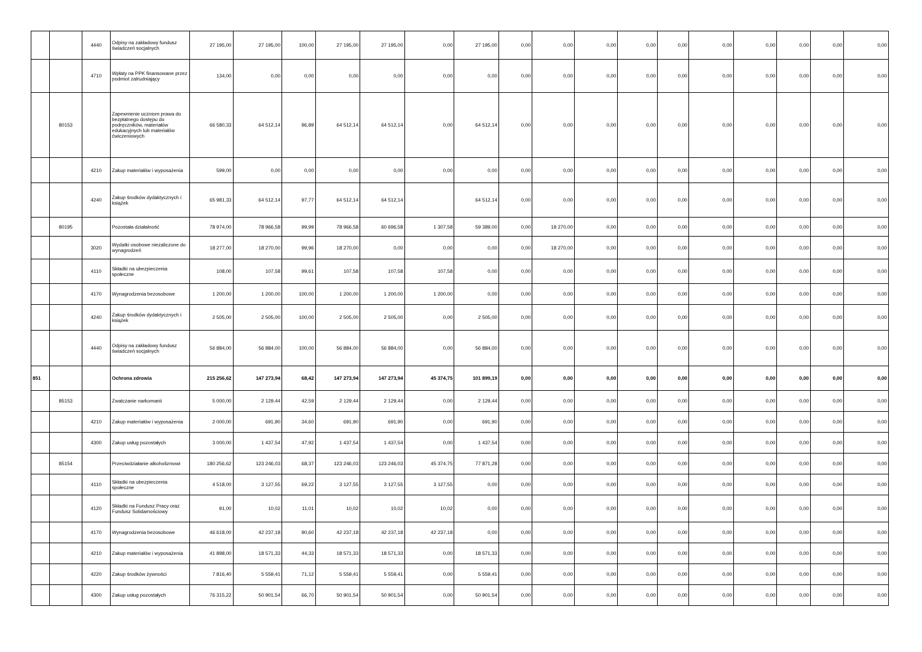| | | 4440 | Odpisy na zakładowy fundusz świadczeń socjalnych | 27 195,00 | 27 195,00 | 100,00 | 27 195,00 | 27 195,00 | 0,00 | 27 195,00 | 0,00 | 0,00 | 0,00 | 0,00 | 0,00 | 0,00 | 0,00 | 0,00 | 0,00 | 0,00 |
| | | 4710 | Wpłaty na PPK finansowane przez podmiot zatrudniający | 134,00 | 0,00 | 0,00 | 0,00 | 0,00 | 0,00 | 0,00 | 0,00 | 0,00 | 0,00 | 0,00 | 0,00 | 0,00 | 0,00 | 0,00 | 0,00 | 0,00 |
| | 80153 | | Zapewnienie uczniom prawa do bezpłatnego dostępu do podręczników, materiałów edukacyjnych lub materiałów ćwiczeniowych | 66 580,33 | 64 512,14 | 96,89 | 64 512,14 | 64 512,14 | 0,00 | 64 512,14 | 0,00 | 0,00 | 0,00 | 0,00 | 0,00 | 0,00 | 0,00 | 0,00 | 0,00 | 0,00 |
| | | 4210 | Zakup materiałów i wyposażenia | 599,00 | 0,00 | 0,00 | 0,00 | 0,00 | 0,00 | 0,00 | 0,00 | 0,00 | 0,00 | 0,00 | 0,00 | 0,00 | 0,00 | 0,00 | 0,00 | 0,00 |
| | | 4240 | Zakup środków dydaktycznych i książek | 65 981,33 | 64 512,14 | 97,77 | 64 512,14 | 64 512,14 | | 64 512,14 | 0,00 | 0,00 | 0,00 | 0,00 | 0,00 | 0,00 | 0,00 | 0,00 | 0,00 | 0,00 |
| | 80195 | | Pozostała działalność | 78 974,00 | 78 966,58 | 99,99 | 78 966,58 | 60 696,58 | 1 307,58 | 59 389,00 | 0,00 | 18 270,00 | 0,00 | 0,00 | 0,00 | 0,00 | 0,00 | 0,00 | 0,00 | 0,00 |
| | | 3020 | Wydatki osobowe niezaliczone do wynagrodzeń | 18 277,00 | 18 270,00 | 99,96 | 18 270,00 | 0,00 | 0,00 | 0,00 | 0,00 | 18 270,00 | 0,00 | 0,00 | 0,00 | 0,00 | 0,00 | 0,00 | 0,00 | 0,00 |
| | | 4110 | Składki na ubezpieczenia społeczne | 108,00 | 107,58 | 99,61 | 107,58 | 107,58 | 107,58 | 0,00 | 0,00 | 0,00 | 0,00 | 0,00 | 0,00 | 0,00 | 0,00 | 0,00 | 0,00 | 0,00 |
| | | 4170 | Wynagrodzenia bezosobowe | 1 200,00 | 1 200,00 | 100,00 | 1 200,00 | 1 200,00 | 1 200,00 | 0,00 | 0,00 | 0,00 | 0,00 | 0,00 | 0,00 | 0,00 | 0,00 | 0,00 | 0,00 | 0,00 |
| | | 4240 | Zakup środków dydaktycznych i książek | 2 505,00 | 2 505,00 | 100,00 | 2 505,00 | 2 505,00 | 0,00 | 2 505,00 | 0,00 | 0,00 | 0,00 | 0,00 | 0,00 | 0,00 | 0,00 | 0,00 | 0,00 | 0,00 |
| | | 4440 | Odpisy na zakładowy fundusz świadczeń socjalnych | 56 884,00 | 56 884,00 | 100,00 | 56 884,00 | 56 884,00 | 0,00 | 56 884,00 | 0,00 | 0,00 | 0,00 | 0,00 | 0,00 | 0,00 | 0,00 | 0,00 | 0,00 | 0,00 |
| 851 | | | Ochrona zdrowia | 215 256,62 | 147 273,94 | 68,42 | 147 273,94 | 147 273,94 | 45 374,75 | 101 899,19 | 0,00 | 0,00 | 0,00 | 0,00 | 0,00 | 0,00 | 0,00 | 0,00 | 0,00 | 0,00 |
| | 85153 | | Zwalczanie narkomanii | 5 000,00 | 2 129,44 | 42,59 | 2 129,44 | 2 129,44 | 0,00 | 2 129,44 | 0,00 | 0,00 | 0,00 | 0,00 | 0,00 | 0,00 | 0,00 | 0,00 | 0,00 | 0,00 |
| | | 4210 | Zakup materiałów i wyposażenia | 2 000,00 | 691,90 | 34,60 | 691,90 | 691,90 | 0,00 | 691,90 | 0,00 | 0,00 | 0,00 | 0,00 | 0,00 | 0,00 | 0,00 | 0,00 | 0,00 | 0,00 |
| | | 4300 | Zakup usług pozostałych | 3 000,00 | 1 437,54 | 47,92 | 1 437,54 | 1 437,54 | 0,00 | 1 437,54 | 0,00 | 0,00 | 0,00 | 0,00 | 0,00 | 0,00 | 0,00 | 0,00 | 0,00 | 0,00 |
| | 85154 | | Przeciwdziałanie alkoholizmowi | 180 256,62 | 123 246,03 | 68,37 | 123 246,03 | 123 246,03 | 45 374,75 | 77 871,28 | 0,00 | 0,00 | 0,00 | 0,00 | 0,00 | 0,00 | 0,00 | 0,00 | 0,00 | 0,00 |
| | | 4110 | Składki na ubezpieczenia społeczne | 4 518,00 | 3 127,55 | 69,22 | 3 127,55 | 3 127,55 | 3 127,55 | 0,00 | 0,00 | 0,00 | 0,00 | 0,00 | 0,00 | 0,00 | 0,00 | 0,00 | 0,00 | 0,00 |
| | | 4120 | Składki na Fundusz Pracy oraz Fundusz Solidarnościowy | 91,00 | 10,02 | 11,01 | 10,02 | 10,02 | 10,02 | 0,00 | 0,00 | 0,00 | 0,00 | 0,00 | 0,00 | 0,00 | 0,00 | 0,00 | 0,00 | 0,00 |
| | | 4170 | Wynagrodzenia bezosobowe | 46 618,00 | 42 237,18 | 90,60 | 42 237,18 | 42 237,18 | 42 237,18 | 0,00 | 0,00 | 0,00 | 0,00 | 0,00 | 0,00 | 0,00 | 0,00 | 0,00 | 0,00 | 0,00 |
| | | 4210 | Zakup materiałów i wyposażenia | 41 898,00 | 18 571,33 | 44,33 | 18 571,33 | 18 571,33 | 0,00 | 18 571,33 | 0,00 | 0,00 | 0,00 | 0,00 | 0,00 | 0,00 | 0,00 | 0,00 | 0,00 | 0,00 |
| | | 4220 | Zakup środków żywności | 7 816,40 | 5 559,41 | 71,12 | 5 559,41 | 5 559,41 | 0,00 | 5 559,41 | 0,00 | 0,00 | 0,00 | 0,00 | 0,00 | 0,00 | 0,00 | 0,00 | 0,00 | 0,00 |
| | | 4300 | Zakup usług pozostałych | 76 315,22 | 50 901,54 | 66,70 | 50 901,54 | 50 901,54 | 0,00 | 50 901,54 | 0,00 | 0,00 | 0,00 | 0,00 | 0,00 | 0,00 | 0,00 | 0,00 | 0,00 | 0,00 |